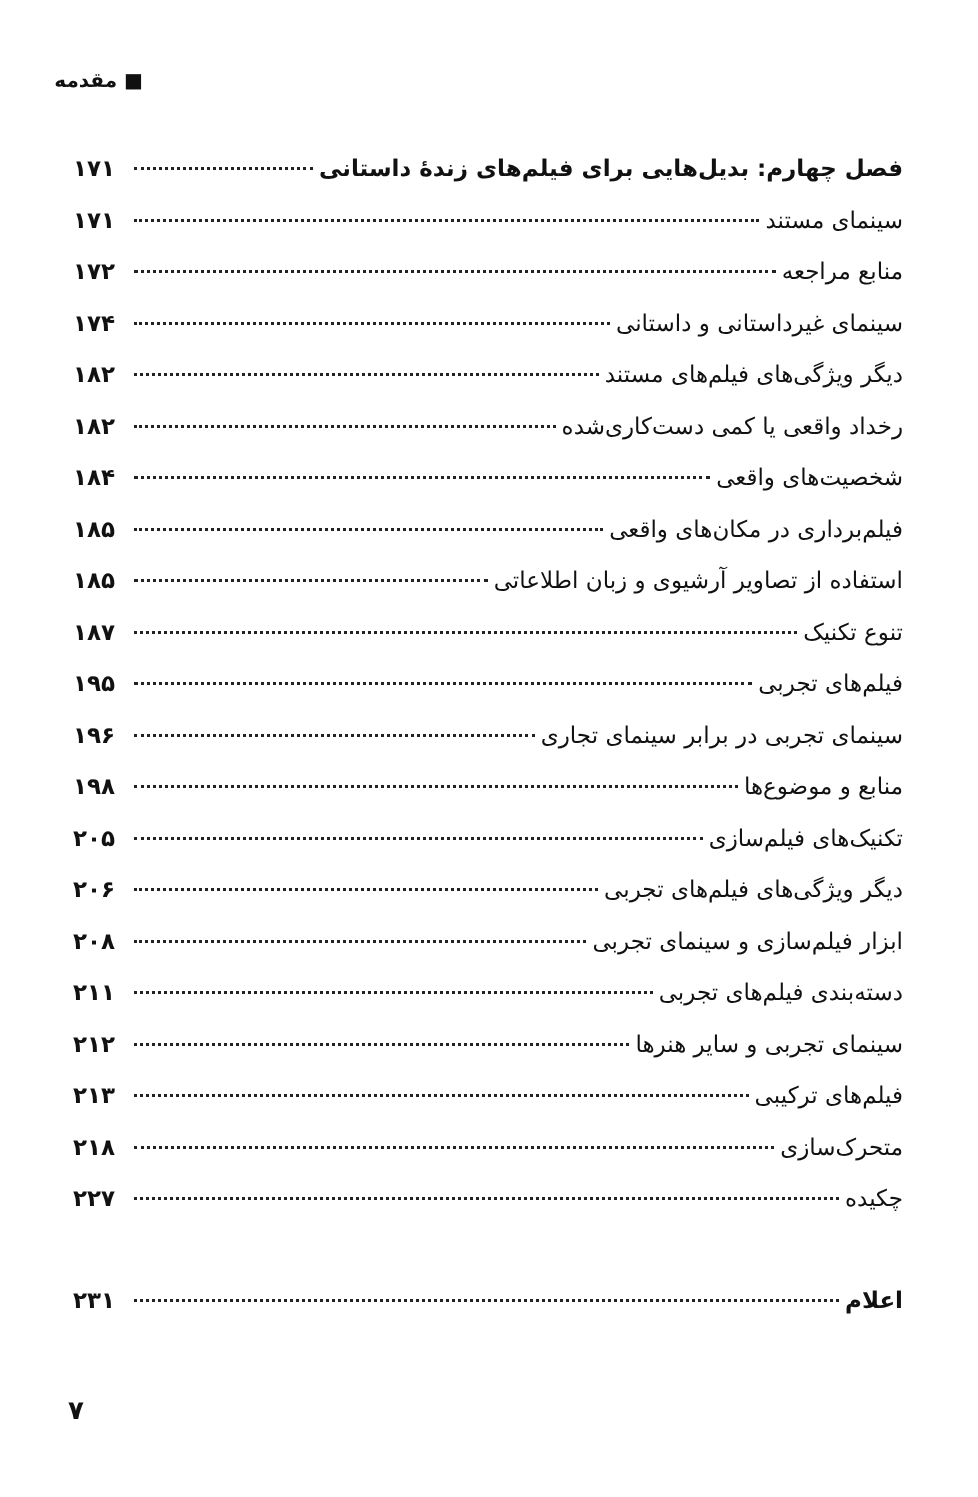■ مقدمه
فصل چهارم: بدیل‌هایی برای فیلم‌های زندهٔ داستانی ۱۷۱
سینمای مستند ۱۷۱
منابع مراجعه ۱۷۲
سینمای غیرداستانی و داستانی ۱۷۴
دیگر ویژگی‌های فیلم‌های مستند ۱۸۲
رخداد واقعی یا کمی دست‌کاری‌شده ۱۸۲
شخصیت‌های واقعی ۱۸۴
فیلم‌برداری در مکان‌های واقعی ۱۸۵
استفاده از تصاویر آرشیوی و زبان اطلاعاتی ۱۸۵
تنوع تکنیک ۱۸۷
فیلم‌های تجربی ۱۹۵
سینمای تجربی در برابر سینمای تجاری ۱۹۶
منابع و موضوع‌ها ۱۹۸
تکنیک‌های فیلم‌سازی ۲۰۵
دیگر ویژگی‌های فیلم‌های تجربی ۲۰۶
ابزار فیلم‌سازی و سینمای تجربی ۲۰۸
دسته‌بندی فیلم‌های تجربی ۲۱۱
سینمای تجربی و سایر هنرها ۲۱۲
فیلم‌های ترکیبی ۲۱۳
متحرک‌سازی ۲۱۸
چکیده ۲۲۷
اعلام ۲۳۱
۷